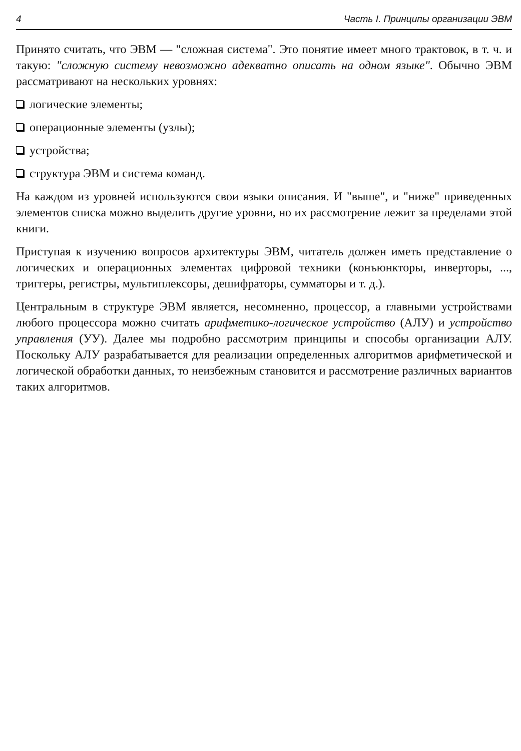4 Часть I. Принципы организации ЭВМ
Принято считать, что ЭВМ — "сложная система". Это понятие имеет много трактовок, в т. ч. и такую: "сложную систему невозможно адекватно описать на одном языке". Обычно ЭВМ рассматривают на нескольких уровнях:
логические элементы;
операционные элементы (узлы);
устройства;
структура ЭВМ и система команд.
На каждом из уровней используются свои языки описания. И "выше", и "ниже" приведенных элементов списка можно выделить другие уровни, но их рассмотрение лежит за пределами этой книги.
Приступая к изучению вопросов архитектуры ЭВМ, читатель должен иметь представление о логических и операционных элементах цифровой техники (конъюнкторы, инверторы, ..., триггеры, регистры, мультиплексоры, дешифраторы, сумматоры и т. д.).
Центральным в структуре ЭВМ является, несомненно, процессор, а главными устройствами любого процессора можно считать арифметико-логическое устройство (АЛУ) и устройство управления (УУ). Далее мы подробно рассмотрим принципы и способы организации АЛУ. Поскольку АЛУ разрабатывается для реализации определенных алгоритмов арифметической и логической обработки данных, то неизбежным становится и рассмотрение различных вариантов таких алгоритмов.